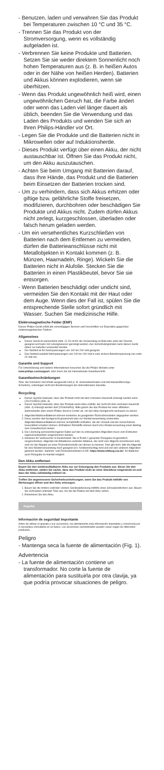- Benutzen, laden und verwahren Sie das Produkt bei Temperaturen zwischen 10 °C und 35 °C.
- Trennen Sie das Produkt von der Stromversorgung, wenn es vollständig aufgeladen ist.
- Verbrennen Sie keine Produkte und Batterien. Setzen Sie sie weder direktem Sonnenlicht noch hohen Temperaturen aus (z. B. in heißen Autos oder in der Nähe von heißen Herden). Batterien und Akkus können explodieren, wenn sie überhitzen.
- Wenn das Produkt ungewöhnlich heiß wird, einen ungewöhnlichen Geruch hat, die Farbe ändert oder wenn das Laden viel länger dauert als üblich, beenden Sie die Verwendung und das Laden des Produkts und wenden Sie sich an Ihren Philips-Händler vor Ort.
- Legen Sie die Produkte und die Batterien nicht in Mikrowellen oder auf Induktionsherde.
- Dieses Produkt verfügt über einen Akku, der nicht austauschbar ist. Öffnen Sie das Produkt nicht, um den Akku auszutauschen.
- Achten Sie beim Umgang mit Batterien darauf, dass Ihre Hände, das Produkt und die Batterien beim Einsetzen der Batterien trocken sind.
- Um zu verhindern, dass sich Akkus erhitzen oder giftige bzw. gefährliche Stoffe freisetzen, modifizieren, durchbohren oder beschädigen Sie Produkte und Akkus nicht. Zudem dürfen Akkus nicht zerlegt, kurzgeschlossen, überladen oder falsch herum geladen werden.
- Um ein versehentliches Kurzschließen von Batterien nach dem Entfernen zu vermeiden, dürfen die Batterieanschlüsse nicht mit Metallobjekten in Kontakt kommen (z. B. Münzen, Haarnadeln, Ringe). Wickeln Sie die Batterien nicht in Alufolie. Stecken Sie die Batterien in einen Plastikbeutel, bevor Sie sie entsorgen.
- Wenn Batterien beschädigt oder undicht sind, vermeiden Sie den Kontakt mit der Haut oder dem Auge. Wenn dies der Fall ist, spülen Sie die entsprechende Stelle sofort gründlich mit Wasser. Suchen Sie medizinische Hilfe.
Elektromagnetische Felder (EMF)
Dieses Philips-Gerät erfüllt alle einschlägigen Normen und Vorschriften zur Exposition gegenüber elektromagnetischen Feldern.
Allgemeines
Dieses Gerät ist wasserdicht (Abb. 2). Es ist für die Verwendung im Bad oder unter der Dusche geeignet und kann mit Leitungswasser gereinigt werden. Aus Sicherheitsgründen kann dieses Gerät daher nur kabellos verwendet werden.
Der Netzteil ist für Netzspannungen von 100 bis 240 Volt geeignet.
Das Netzteil wandelt Netzspannungen von 100 bis 240 Volt in eine sichere Betriebsspannung von unter 24 Volt um.
Garantie und Support
Für Unterstützung und weitere Informationen besuchen Sie die Philips Website unter www.philips.com/support, oder lesen Sie die internationale Garantieschrift.
Garantieeinschränkungen
Teile, die normalem Verschleiß ausgesetzt sind (z. B. Schneideeinheiten und Hornhautentfernungs-Scheiben), unterliegen nicht den Bestimmungen der internationalen Garantie.
Recycling
Dieses Symbol bedeutet, dass das Produkt nicht mit dem normalen Hausmüll entsorgt werden kann (2012/19/EU) (Abb. 3).
Dieses Symbol bedeutet, dass das Produkt einen Akku enthält, der nicht mit dem normalen Hausmüll (Abb. 4) entsorgt werden darf (2006/66/EG). Bitte geben Sie das Produkt bei einer offiziellen Sammelstelle oder einem Philips Service-Center ab, um den Akku fachgerecht ausbauen zu lassen.
1. Altgeräte/Altakkus/Batterien können kostenlos an geeigneten Rücknahmestellen abgegeben werden.
2. Diese werden dort fachgerecht gesammelt oder zur Wiederverwendung vorbereitet. Altgeräte/Altakkus/Batterien können Schadstoffe enthalten, die der Umwelt und der menschlichen Gesundheit schaden können. Enthaltene Rohstoffe können durch ihre Wiederverwertung einen Beitrag zum Umweltschutz leisten.
3. Die Löschung personenbezogener Daten auf den zu entsorgenden Altgeräten muss vom Endnutzer eigenverantwortlich vorgenommen werden.
4. Hinweise für Verbraucher in Deutschland: Die in Punkt 1 genannte Rückgabe ist gesetzlich vorgeschrieben. Altgeräte mit Altbatterien und/oder Altakkus, die nicht vom Altgerät umschlossen sind, sind vor der Abgabe an einer Rücknahmestelle von diesen zu trennen. Dies gilt nicht, falls die Altgeräte für eine Wiederverwendung noch geeignet (d.h. funktionstüchtig) sind und von den anderen Altgeräten getrennt werden. Sammel- und Rücknahmestellen in DE: https://www.stiftung-ear.de/. für Batterien auch Rückgabe im Handel möglich.
Den Akku entfernen
Bauen Sie den wiederaufladbaren Akku nur zur Entsorgung des Produkts aus. Bevor Sie den Akku entfernen, stellen Sie sicher, dass das Produkt nicht an einer Steckdose eingesteckt ist und dass der Akku vollständig entleert ist.
Treffen Sie angemessene Sicherheitsvorkehrungen, wenn Sie das Produkt mithilfe von Werkzeugen öffnen und den Akku entsorgen.
1. Bauen Sie die hintere und/oder vordere Geräteabdeckung mithilfe eines Schraubendrehers aus. Bauen Sie Schrauben und/oder Teile aus, bis Sie die Platine mit dem Akku sehen.
2. Entnehmen Sie den Akku.
Español
Información de seguridad importante
Antes de utilizar el aparato y sus accesorios, lea atentamente esta información importante y consérvela por si necesitara consultarla en un futuro. Los accesorios suministrados pueden variar según los diferentes productos.
Peligro
- Mantenga seca la fuente de alimentación (Fig. 1).
Advertencia
- La fuente de alimentación contiene un transformador. No corte la fuente de alimentación para sustituirla por otra clavija, ya que podría provocar situaciones de peligro.